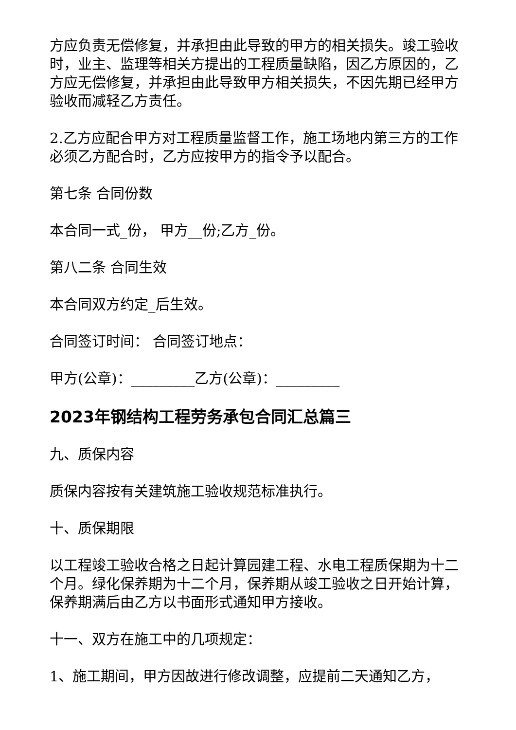方应负责无偿修复，并承担由此导致的甲方的相关损失。竣工验收时，业主、监理等相关方提出的工程质量缺陷，因乙方原因的，乙方应无偿修复，并承担由此导致甲方相关损失，不因先期已经甲方验收而减轻乙方责任。
2.乙方应配合甲方对工程质量监督工作，施工场地内第三方的工作必须乙方配合时，乙方应按甲方的指令予以配合。
第七条 合同份数
本合同一式_份， 甲方__份;乙方_份。
第八二条 合同生效
本合同双方约定_后生效。
合同签订时间： 合同签订地点：
甲方(公章)：_________乙方(公章)：_________
2023年钢结构工程劳务承包合同汇总篇三
九、质保内容
质保内容按有关建筑施工验收规范标准执行。
十、质保期限
以工程竣工验收合格之日起计算园建工程、水电工程质保期为十二个月。绿化保养期为十二个月，保养期从竣工验收之日开始计算，保养期满后由乙方以书面形式通知甲方接收。
十一、双方在施工中的几项规定：
1、施工期间，甲方因故进行修改调整，应提前二天通知乙方，